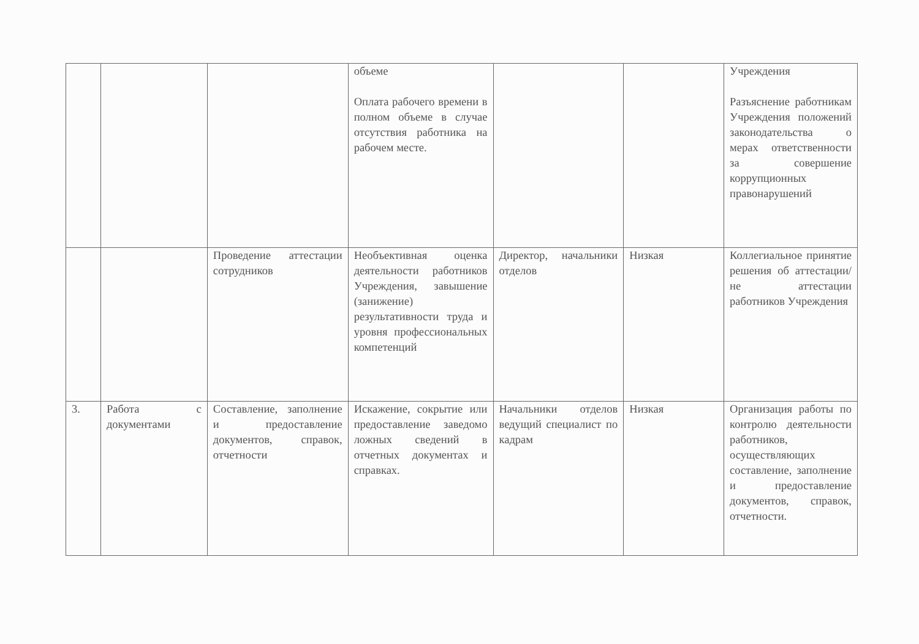| | | | объеме Оплата рабочего времени в полном объеме в случае отсутствия работника на рабочем месте. | | | Учреждения Разъяснение работникам Учреждения положений законодательства о мерах ответственности за совершение коррупционных правонарушений |
| | | Проведение аттестации сотрудников | Необъективная оценка деятельности работников Учреждения, завышение (занижение) результативности труда и уровня профессиональных компетенций | Директор, начальники отделов | Низкая | Коллегиальное принятие решения об аттестации/не аттестации работников Учреждения |
| 3. | Работа с документами | Составление, заполнение и предоставление документов, справок, отчетности | Искажение, сокрытие или предоставление заведомо ложных сведений в отчетных документах и справках. | Начальники отделов ведущий специалист по кадрам | Низкая | Организация работы по контролю деятельности работников, осуществляющих составление, заполнение и предоставление документов, справок, отчетности. |